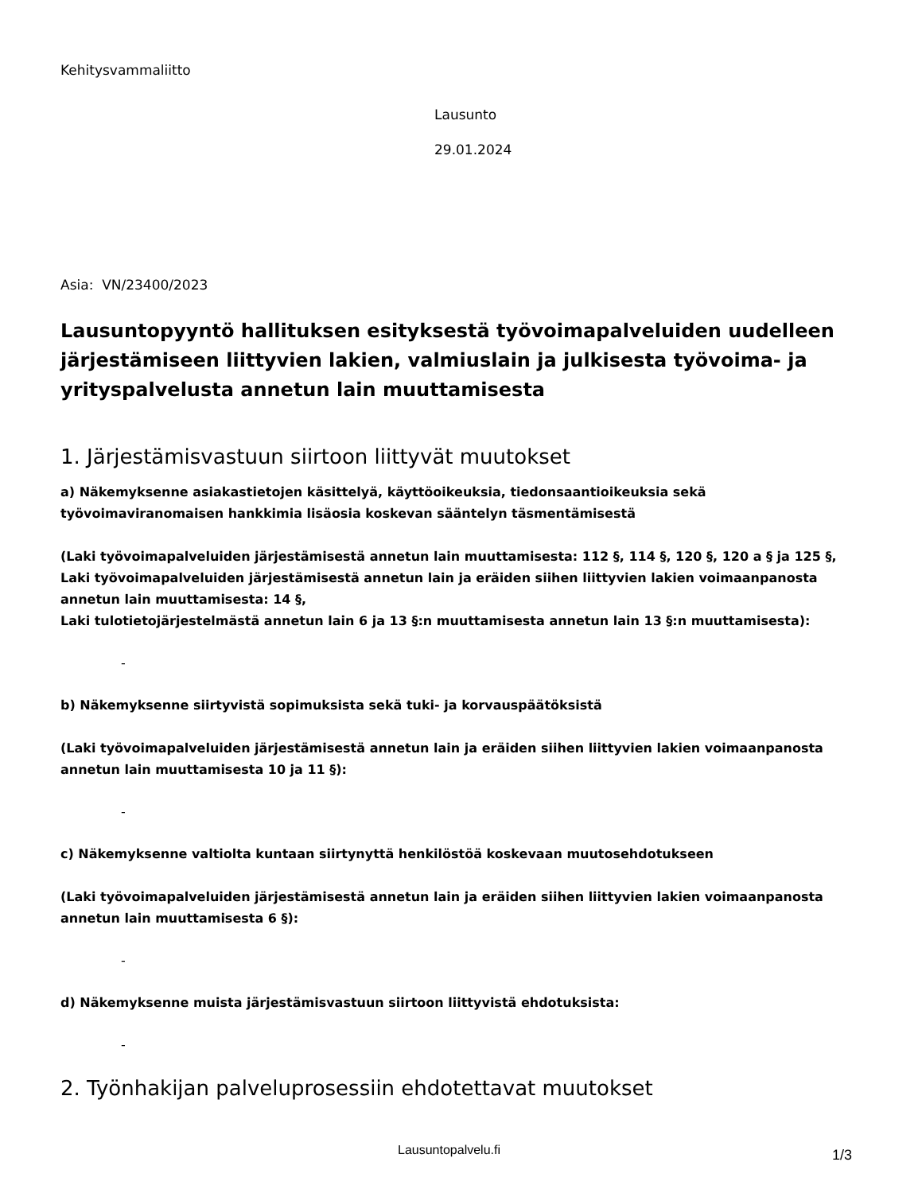Kehitysvammaliitto
Lausunto
29.01.2024
Asia: VN/23400/2023
Lausuntopyyntö hallituksen esityksestä työvoimapalveluiden uudelleen järjestämiseen liittyvien lakien, valmiuslain ja julkisesta työvoima- ja yrityspalvelusta annetun lain muuttamisesta
1. Järjestämisvastuun siirtoon liittyvät muutokset
a) Näkemyksenne asiakastietojen käsittelyä, käyttöoikeuksia, tiedonsaantioikeuksia sekä työvoimaviranomaisen hankkimia lisäosia koskevan sääntelyn täsmentämisestä
(Laki työvoimapalveluiden järjestämisestä annetun lain muuttamisesta: 112 §, 114 §, 120 §, 120 a § ja 125 §,
Laki työvoimapalveluiden järjestämisestä annetun lain ja eräiden siihen liittyvien lakien voimaanpanosta annetun lain muuttamisesta: 14 §,
Laki tulotietojärjestelmästä annetun lain 6 ja 13 §:n muuttamisesta annetun lain 13 §:n muuttamisesta):
-
b) Näkemyksenne siirtyvistä sopimuksista sekä tuki- ja korvauspäätöksistä
(Laki työvoimapalveluiden järjestämisestä annetun lain ja eräiden siihen liittyvien lakien voimaanpanosta annetun lain muuttamisesta 10 ja 11 §):
-
c) Näkemyksenne valtiolta kuntaan siirtynyttä henkilöstöä koskevaan muutosehdotukseen
(Laki työvoimapalveluiden järjestämisestä annetun lain ja eräiden siihen liittyvien lakien voimaanpanosta annetun lain muuttamisesta 6 §):
-
d) Näkemyksenne muista järjestämisvastuun siirtoon liittyvistä ehdotuksista:
-
2. Työnhakijan palveluprosessiin ehdotettavat muutokset
Lausuntopalvelu.fi 1/3